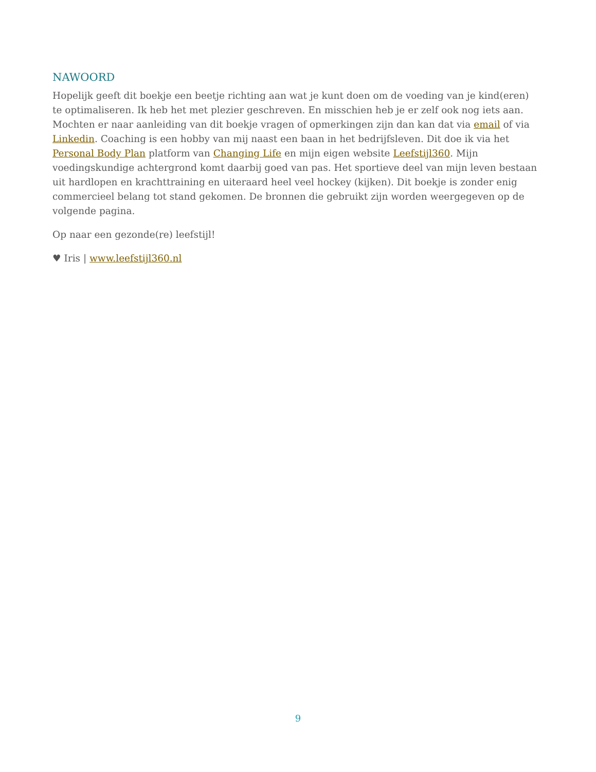NAWOORD
Hopelijk geeft dit boekje een beetje richting aan wat je kunt doen om de voeding van je kind(eren) te optimaliseren. Ik heb het met plezier geschreven. En misschien heb je er zelf ook nog iets aan. Mochten er naar aanleiding van dit boekje vragen of opmerkingen zijn dan kan dat via email of via Linkedin. Coaching is een hobby van mij naast een baan in het bedrijfsleven. Dit doe ik via het Personal Body Plan platform van Changing Life en mijn eigen website Leefstijl360. Mijn voedingskundige achtergrond komt daarbij goed van pas. Het sportieve deel van mijn leven bestaan uit hardlopen en krachttraining en uiteraard heel veel hockey (kijken). Dit boekje is zonder enig commercieel belang tot stand gekomen. De bronnen die gebruikt zijn worden weergegeven op de volgende pagina.
Op naar een gezonde(re) leefstijl!
♥ Iris | www.leefstijl360.nl
9